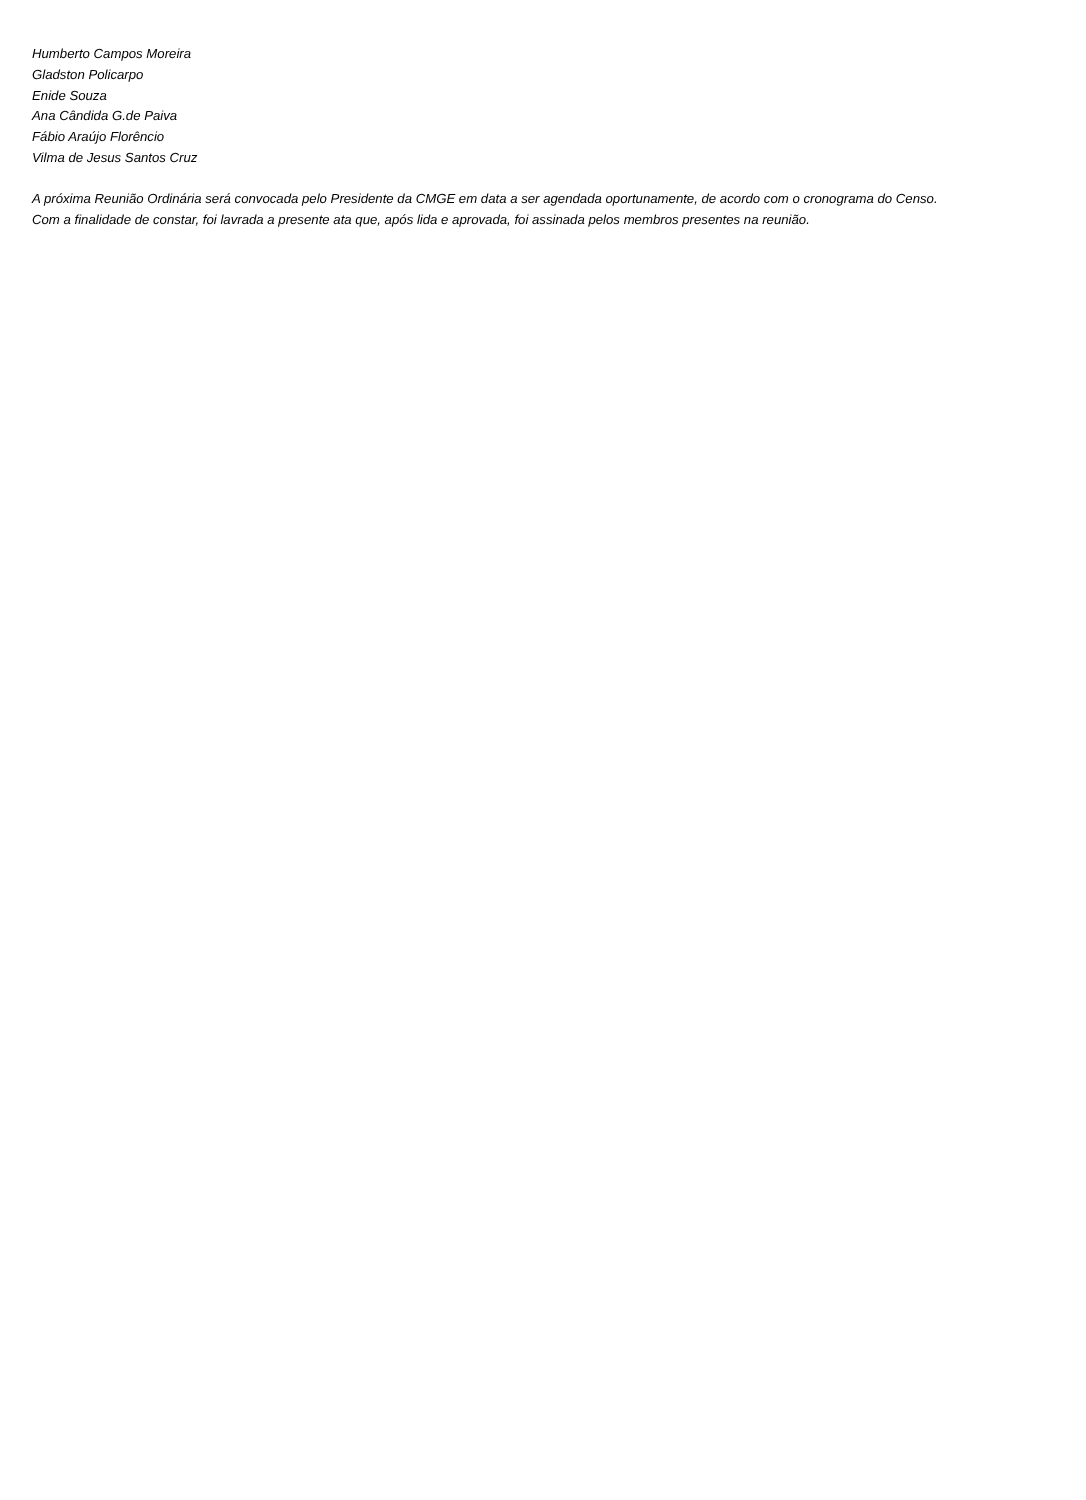Humberto Campos Moreira
Gladston Policarpo
Enide Souza
Ana Cândida G.de Paiva
Fábio Araújo Florêncio
Vilma de Jesus Santos Cruz
A próxima Reunião Ordinária será convocada pelo Presidente da CMGE em data a ser agendada oportunamente, de acordo com o cronograma do Censo.
Com a finalidade de constar, foi lavrada a presente ata que, após lida e aprovada, foi assinada pelos membros presentes na reunião.